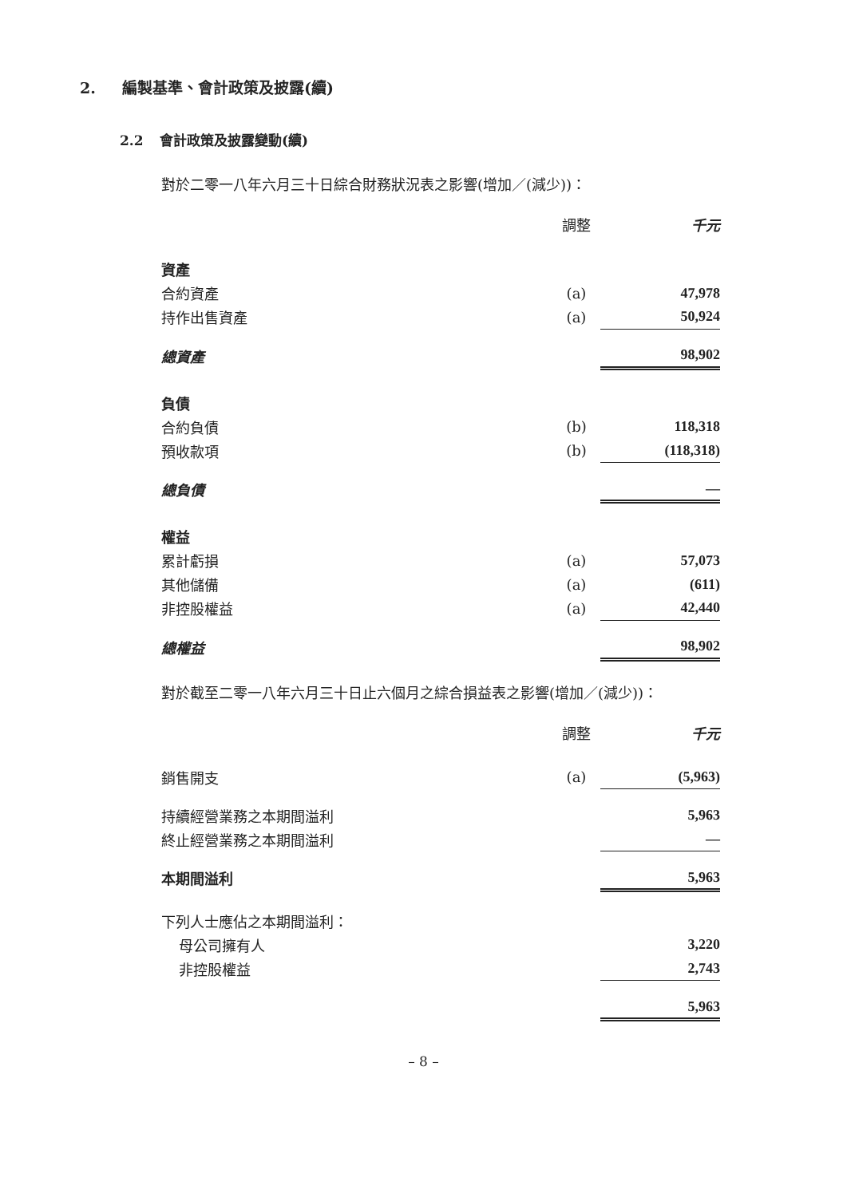2. 編製基準、會計政策及披露(續)
2.2 會計政策及披露變動(續)
對於二零一八年六月三十日綜合財務狀況表之影響(增加／(減少))：
| | 調整 | 千元 | |
| 資產 | | | |
| 合約資產 | (a) | 47,978 | |
| 持作出售資產 | (a) | 50,924 | |
| 總資產 | | 98,902 | |
| 負債 | | | |
| 合約負債 | (b) | 118,318 | |
| 預收款項 | (b) | (118,318) | |
| 總負債 | | — | |
| 權益 | | | |
| 累計虧損 | (a) | 57,073 | |
| 其他儲備 | (a) | (611) | |
| 非控股權益 | (a) | 42,440 | |
| 總權益 | | 98,902 | |
對於截至二零一八年六月三十日止六個月之綜合損益表之影響(增加／(減少))：
| | 調整 | 千元 | |
| 銷售開支 | (a) | (5,963) | |
| 持續經營業務之本期間溢利 | | 5,963 | |
| 終止經營業務之本期間溢利 | | — | |
| 本期間溢利 | | 5,963 | |
| 下列人士應佔之本期間溢利： | | | |
| 母公司擁有人 | | 3,220 | |
| 非控股權益 | | 2,743 | |
| | | 5,963 | |
– 8 –